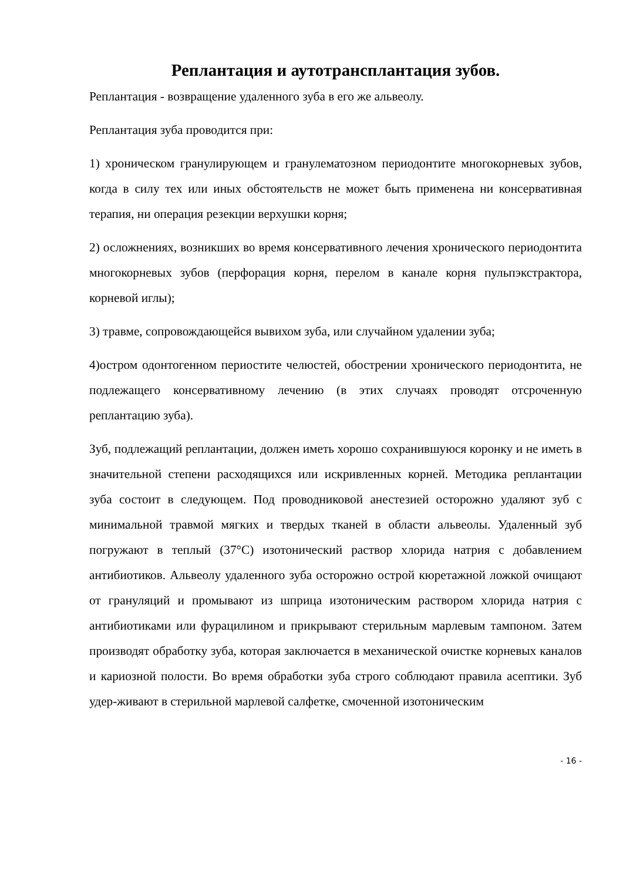Реплантация и аутотрансплантация зубов.
Реплантация - возвращение удаленного зуба в его же альвеолу.
Реплантация зуба проводится при:
1) хроническом гранулирующем и гранулематозном периодонтите многокорневых зубов, когда в силу тех или иных обстоятельств не может быть применена ни консервативная терапия, ни операция резекции верхушки корня;
2) осложнениях, возникших во время консервативного лечения хронического периодонтита многокорневых зубов (перфорация корня, перелом в канале корня пульпэкстрактора, корневой иглы);
3) травме, сопровождающейся вывихом зуба, или случайном удалении зуба;
4)остром одонтогенном периостите челюстей, обострении хронического периодонтита, не подлежащего консервативному лечению (в этих случаях проводят отсроченную реплантацию зуба).
Зуб, подлежащий реплантации, должен иметь хорошо сохранившуюся коронку и не иметь в значительной степени расходящихся или искривленных корней. Методика реплантации зуба состоит в следующем. Под проводниковой анестезией осторожно удаляют зуб с минимальной травмой мягких и твердых тканей в области альвеолы. Удаленный зуб погружают в теплый (37°С) изотонический раствор хлорида натрия с добавлением антибиотиков. Альвеолу удаленного зуба осторожно острой кюретажной ложкой очищают от грануляций и промывают из шприца изотоническим раствором хлорида натрия с антибиотиками или фурацилином и прикрывают стерильным марлевым тампоном. Затем производят обработку зуба, которая заключается в механической очистке корневых каналов и кариозной полости. Во время обработки зуба строго соблюдают правила асептики. Зуб удер-живают в стерильной марлевой салфетке, смоченной изотоническим
- 16 -